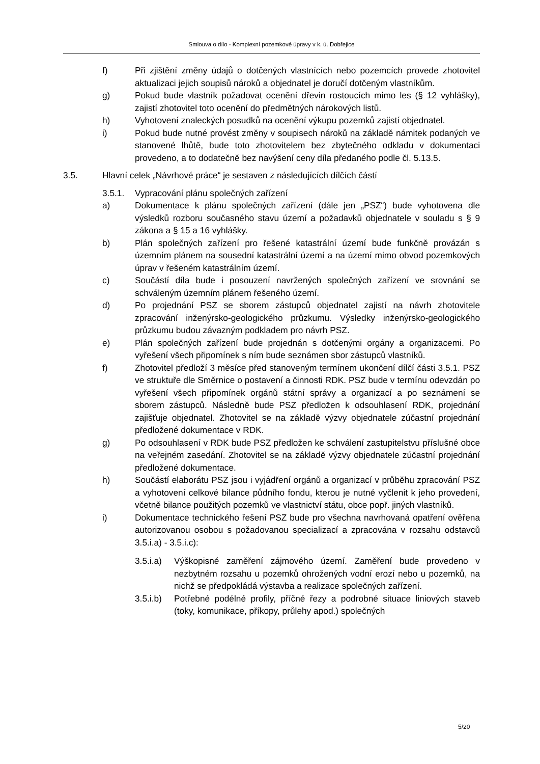Smlouva o dílo - Komplexní pozemkové úpravy v k. ú. Dobřejice
f) Při zjištění změny údajů o dotčených vlastnících nebo pozemcích provede zhotovitel aktualizaci jejich soupisů nároků a objednatel je doručí dotčeným vlastníkům.
g) Pokud bude vlastník požadovat ocenění dřevin rostoucích mimo les (§ 12 vyhlášky), zajistí zhotovitel toto ocenění do předmětných nárokových listů.
h) Vyhotovení znaleckých posudků na ocenění výkupu pozemků zajistí objednatel.
i) Pokud bude nutné provést změny v soupisech nároků na základě námitek podaných ve stanovené lhůtě, bude toto zhotovitelem bez zbytečného odkladu v dokumentaci provedeno, a to dodatečně bez navýšení ceny díla předaného podle čl. 5.13.5.
3.5. Hlavní celek „Návrhové práce“ je sestaven z následujících dílčích částí
3.5.1. Vypracování plánu společných zařízení
a) Dokumentace k plánu společných zařízení (dále jen „PSZ“) bude vyhotovena dle výsledků rozboru současného stavu území a požadavků objednatele v souladu s § 9 zákona a § 15 a 16 vyhlášky.
b) Plán společných zařízení pro řešené katastrální území bude funkčně provázán s územním plánem na sousední katastrální území a na území mimo obvod pozemkových úprav v řešeném katastrálním území.
c) Součástí díla bude i posouzení navržených společných zařízení ve srovnání se schváleným územním plánem řešeného území.
d) Po projednání PSZ se sborem zástupců objednatel zajistí na návrh zhotovitele zpracování inženýrsko-geologického průzkumu. Výsledky inženýrsko-geologického průzkumu budou závazným podkladem pro návrh PSZ.
e) Plán společných zařízení bude projednán s dotčenými orgány a organizacemi. Po vyřešení všech připomínek s ním bude seznámen sbor zástupců vlastníků.
f) Zhotovitel předloží 3 měsíce před stanoveným termínem ukončení dílčí části 3.5.1. PSZ ve struktuře dle Směrnice o postavení a činnosti RDK. PSZ bude v termínu odevzdán po vyřešení všech připomínek orgánů státní správy a organizací a po seznámení se sborem zástupců. Následně bude PSZ předložen k odsouhlasení RDK, projednání zajišťuje objednatel. Zhotovitel se na základě výzvy objednatele zúčastní projednání předložené dokumentace v RDK.
g) Po odsouhlasení v RDK bude PSZ předložen ke schválení zastupitelstvu příslušné obce na veřejném zasedání. Zhotovitel se na základě výzvy objednatele zúčastní projednání předložené dokumentace.
h) Součástí elaborátu PSZ jsou i vyjádření orgánů a organizací v průběhu zpracování PSZ a vyhotovení celkové bilance půdního fondu, kterou je nutné vyčlenit k jeho provedení, včetně bilance použitých pozemků ve vlastnictví státu, obce popř. jiných vlastníků.
i) Dokumentace technického řešení PSZ bude pro všechna navrhovaná opatření ověřena autorizovanou osobou s požadovanou specializací a zpracována v rozsahu odstavců 3.5.i.a) - 3.5.i.c):
3.5.i.a)
Výškopisné zaměření zájmového území. Zaměření bude provedeno v nezbytném rozsahu u pozemků ohrožených vodní erozí nebo u pozemků, na nichž se předpokládá výstavba a realizace společných zařízení.
3.5.i.b)
Potřebné podélné profily, příčné řezy a podrobné situace liniových staveb (toky, komunikace, příkopy, průlehy apod.) společných
5/20